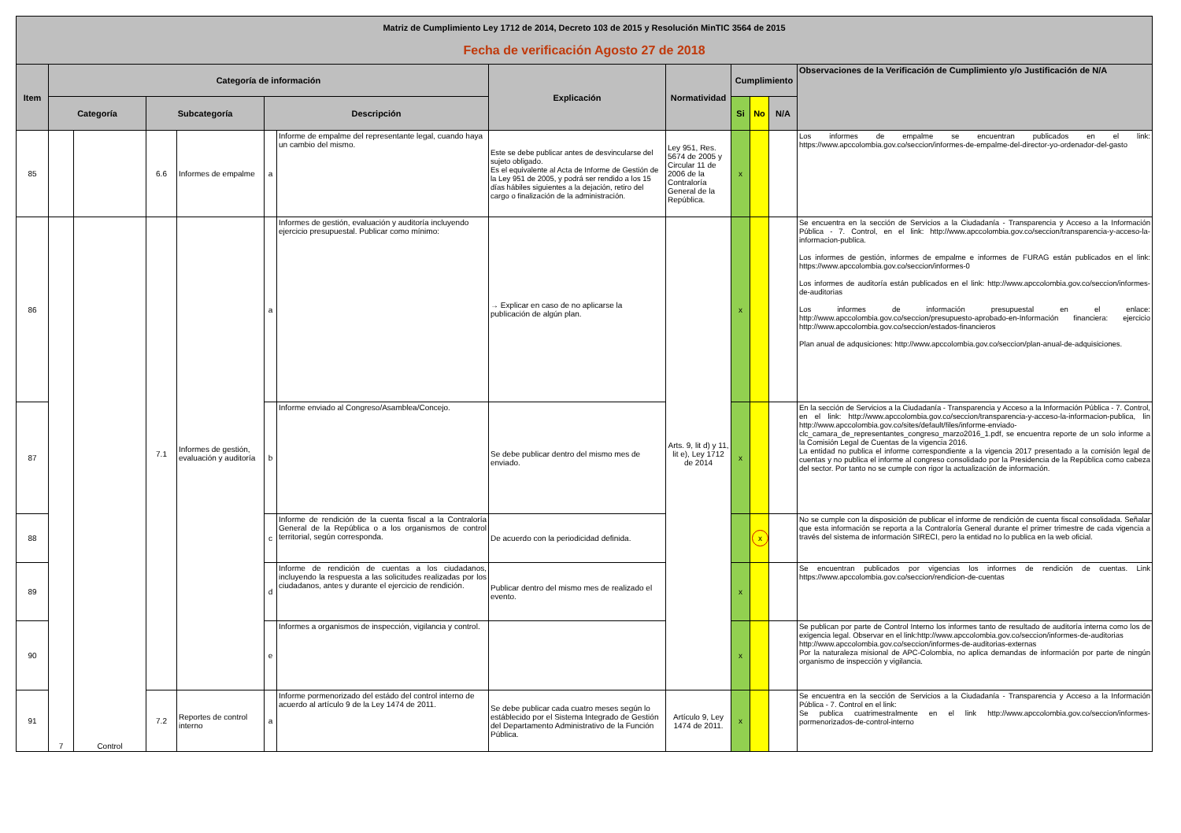| Matriz de Cumplimiento Ley 1712 de 2014, Decreto 103 de 2015 y Resolución MinTIC 3564 de 2015 Fecha de verificación Agosto 27 de 2018 | | | | | | | | | | | | |
| Item | Categoría de información | | | | | | Explicación | Normatividad | Cumplimiento | | | Observaciones de la Verificación de Cumplimiento y/o Justificación de N/A |
| | Categoría | | Subcategoría | | Descripción | | | | Si | No | N/A | |
| 85 | | | 6.6 | Informes de empalme | a | Informe de empalme del representante legal, cuando haya un cambio del mismo. | Este se debe publicar antes de desvincularse del sujeto obligado. Es el equivalente al Acta de Informe de Gestión de la Ley 951 de 2005, y podrá ser rendido a los 15 días hábiles siguientes a la dejación, retiro del cargo o finalización de la administración. | Ley 951, Res. 5674 de 2005 y Circular 11 de 2006 de la Contraloría General de la República. | x | | | Los informes de empalme se encuentran publicados en el link: https://www.apccolombia.gov.co/seccion/informes-de-empalme-del-director-yo-ordenador-del-gasto |
| 86 | 7 | Control | 7.1 | Informes de gestión, evaluación y auditoría | a | Informes de gestión, evaluación y auditoría incluyendo ejercicio presupuestal. Publicar como mínimo: | → Explicar en caso de no aplicarse la publicación de algún plan. | Arts. 9, lit d) y 11, lit e), Ley 1712 de 2014 | x | | | Se encuentra en la sección de Servicios a la Ciudadanía - Transparencia y Acceso a la Información Pública - 7. Control, en el link: http://www.apccolombia.gov.co/seccion/transparencia-y-acceso-la-informacion-publica. Los informes de gestión, informes de empalme e informes de FURAG están publicados en el link: https://www.apccolombia.gov.co/seccion/informes-0 Los informes de auditoría están publicados en el link: http://www.apccolombia.gov.co/seccion/informes-de-auditorias Los informes de información presupuestal en el enlace: http://www.apccolombia.gov.co/seccion/presupuesto-aprobado-en-Información financiera: ejercicio http://www.apccolombia.gov.co/seccion/estados-financieros Plan anual de adqusiciones: http://www.apccolombia.gov.co/seccion/plan-anual-de-adquisiciones. |
| 87 | | | | | b | Informe enviado al Congreso/Asamblea/Concejo. | Se debe publicar dentro del mismo mes de enviado. | | x | | | En la sección de Servicios a la Ciudadanía - Transparencia y Acceso a la Información Pública - 7. Control, en el link: http://www.apccolombia.gov.co/seccion/transparencia-y-acceso-la-informacion-publica, lin http://www.apccolombia.gov.co/sites/default/files/informe-enviado-clc_camara_de_representantes_congreso_marzo2016_1.pdf, se encuentra reporte de un solo informe a la Comisión Legal de Cuentas de la vigencia 2016. La entidad no publica el informe correspondiente a la vigencia 2017 presentado a la comisión legal de cuentas y no publica el informe al congreso consolidado por la Presidencia de la República como cabeza del sector. Por tanto no se cumple con rigor la actualización de información. |
| 88 | | | | | c | Informe de rendición de la cuenta fiscal a la Contraloría General de la República o a los organismos de control territorial, según corresponda. | De acuerdo con la periodicidad definida. | | | x | | No se cumple con la disposición de publicar el informe de rendición de cuenta fiscal consolidada. Señalar que esta información se reporta a la Contraloría General durante el primer trimestre de cada vigencia a través del sistema de información SIRECI, pero la entidad no lo publica en la web oficial. |
| 89 | | | | | d | Informe de rendición de cuentas a los ciudadanos, incluyendo la respuesta a las solicitudes realizadas por los ciudadanos, antes y durante el ejercicio de rendición. | Publicar dentro del mismo mes de realizado el evento. | | x | | | Se encuentran publicados por vigencias los informes de rendición de cuentas. Link https://www.apccolombia.gov.co/seccion/rendicion-de-cuentas |
| 90 | | | | | e | Informes a organismos de inspección, vigilancia y control. | | | x | | | Se publican por parte de Control Interno los informes tanto de resultado de auditoría interna como los de exigencia legal. Observar en el link:http://www.apccolombia.gov.co/seccion/informes-de-auditorias http://www.apccolombia.gov.co/seccion/informes-de-auditorias-externas Por la naturaleza misional de APC-Colombia, no aplica demandas de información por parte de ningún organismo de inspección y vigilancia. |
| 91 | | | 7.2 | Reportes de control interno | a | Informe pormenorizado del estádo del control interno de acuerdo al artículo 9 de la Ley 1474 de 2011. | Se debe publicar cada cuatro meses según lo estáblecido por el Sistema Integrado de Gestión del Departamento Administrativo de la Función Pública. | Artículo 9, Ley 1474 de 2011. | x | | | Se encuentra en la sección de Servicios a la Ciudadanía - Transparencia y Acceso a la Información Pública - 7. Control en el link: Se publica cuatrimestralmente en el link http://www.apccolombia.gov.co/seccion/informes-pormenorizados-de-control-interno |